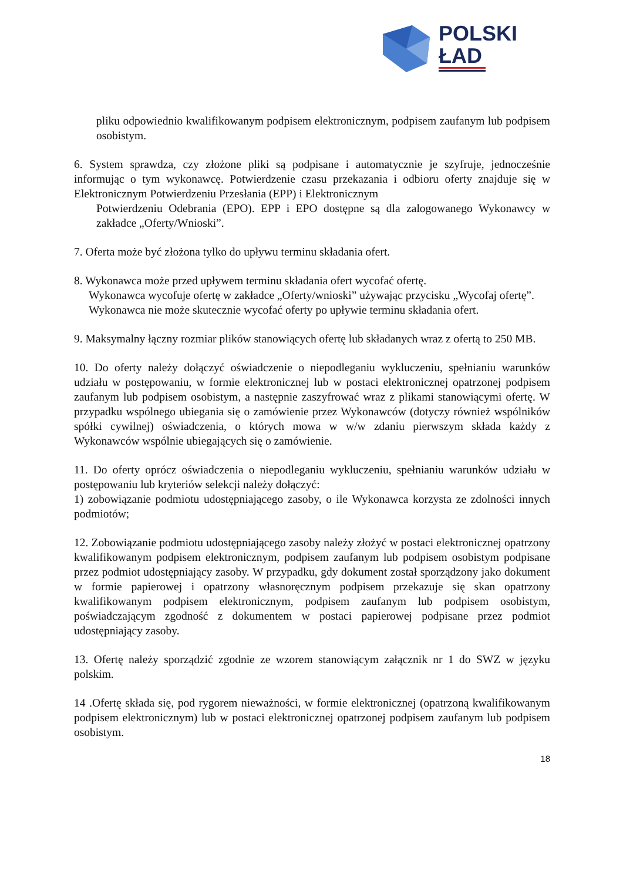POLSKI
ŁAD
pliku odpowiednio kwalifikowanym podpisem elektronicznym, podpisem zaufanym lub podpisem osobistym.
6. System sprawdza, czy złożone pliki są podpisane i automatycznie je szyfruje, jednocześnie informując o tym wykonawcę. Potwierdzenie czasu przekazania i odbioru oferty znajduje się w Elektronicznym Potwierdzeniu Przesłania (EPP) i Elektronicznym
Potwierdzeniu Odebrania (EPO). EPP i EPO dostępne są dla zalogowanego Wykonawcy w zakładce „Oferty/Wnioski”.
7. Oferta może być złożona tylko do upływu terminu składania ofert.
8. Wykonawca może przed upływem terminu składania ofert wycofać ofertę.
Wykonawca wycofuje ofertę w zakładce „Oferty/wnioski” używając przycisku „Wycofaj ofertę”.
Wykonawca nie może skutecznie wycofać oferty po upływie terminu składania ofert.
9. Maksymalny łączny rozmiar plików stanowiących ofertę lub składanych wraz z ofertą to 250 MB.
10. Do oferty należy dołączyć oświadczenie o niepodleganiu wykluczeniu, spełnianiu warunków udziału w postępowaniu, w formie elektronicznej lub w postaci elektronicznej opatrzonej podpisem zaufanym lub podpisem osobistym, a następnie zaszyfrować wraz z plikami stanowiącymi ofertę. W przypadku wspólnego ubiegania się o zamówienie przez Wykonawców (dotyczy również wspólników spółki cywilnej) oświadczenia, o których mowa w w/w zdaniu pierwszym składa każdy z Wykonawców wspólnie ubiegających się o zamówienie.
11. Do oferty oprócz oświadczenia o niepodleganiu wykluczeniu, spełnianiu warunków udziału w postępowaniu lub kryteriów selekcji należy dołączyć:
1) zobowiązanie podmiotu udostępniającego zasoby, o ile Wykonawca korzysta ze zdolności innych podmiotów;
12. Zobowiązanie podmiotu udostępniającego zasoby należy złożyć w postaci elektronicznej opatrzony kwalifikowanym podpisem elektronicznym, podpisem zaufanym lub podpisem osobistym podpisane przez podmiot udostępniający zasoby. W przypadku, gdy dokument został sporządzony jako dokument w formie papierowej i opatrzony własnoręcznym podpisem przekazuje się skan opatrzony kwalifikowanym podpisem elektronicznym, podpisem zaufanym lub podpisem osobistym, poświadczającym zgodność z dokumentem w postaci papierowej podpisane przez podmiot udostępniający zasoby.
13. Ofertę należy sporządzić zgodnie ze wzorem stanowiącym załącznik nr 1 do SWZ w języku polskim.
14 .Ofertę składa się, pod rygorem nieważności, w formie elektronicznej (opatrzoną kwalifikowanym podpisem elektronicznym) lub w postaci elektronicznej opatrzonej podpisem zaufanym lub podpisem osobistym.
18